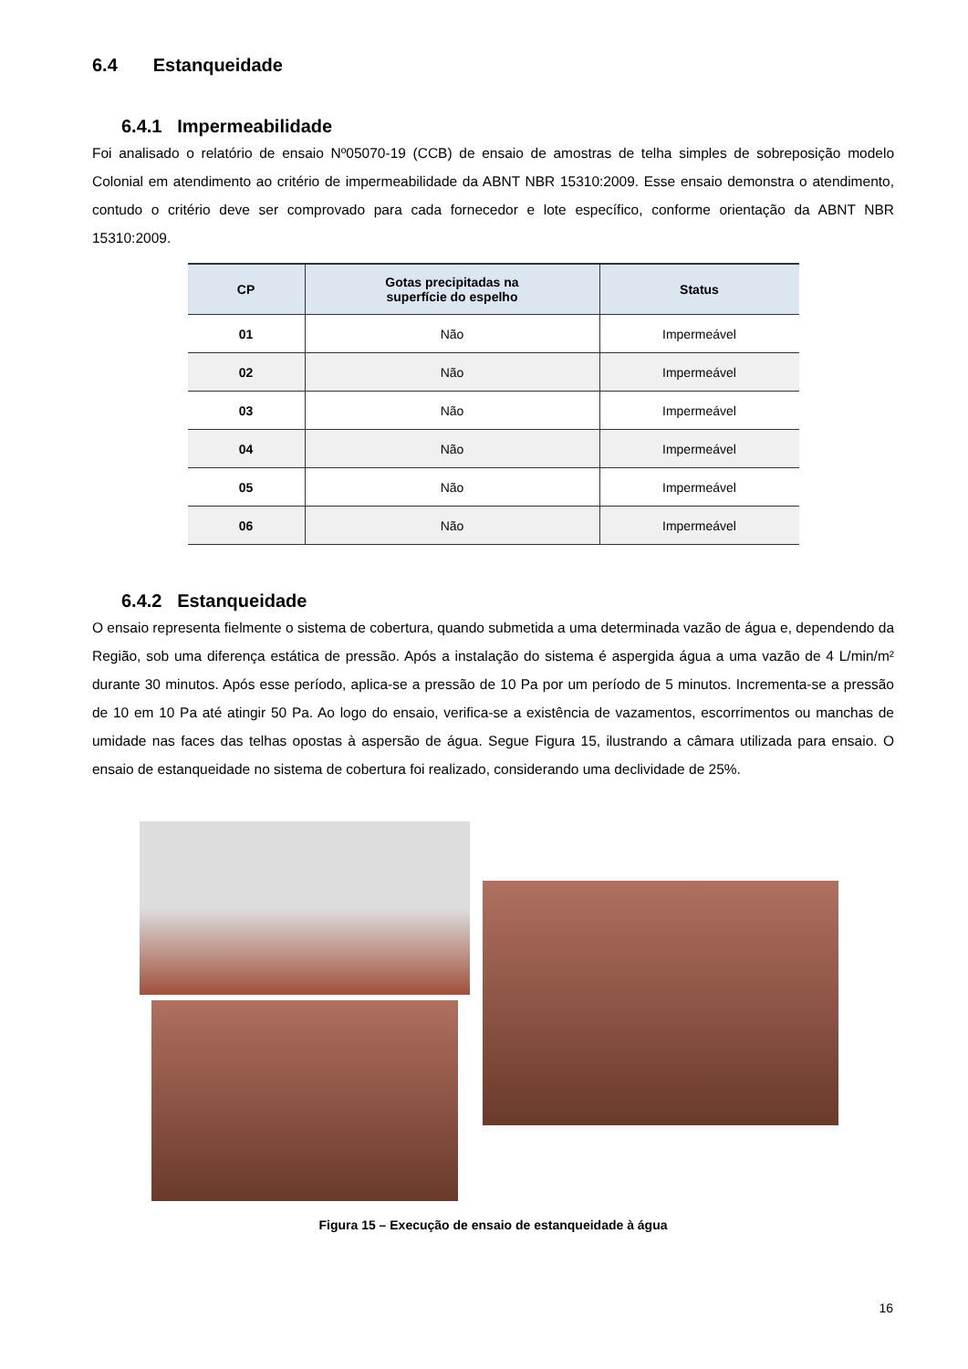6.4 Estanqueidade
6.4.1 Impermeabilidade
Foi analisado o relatório de ensaio Nº05070-19 (CCB) de ensaio de amostras de telha simples de sobreposição modelo Colonial em atendimento ao critério de impermeabilidade da ABNT NBR 15310:2009. Esse ensaio demonstra o atendimento, contudo o critério deve ser comprovado para cada fornecedor e lote específico, conforme orientação da ABNT NBR 15310:2009.
| CP | Gotas precipitadas na superfície do espelho | Status |
| --- | --- | --- |
| 01 | Não | Impermeável |
| 02 | Não | Impermeável |
| 03 | Não | Impermeável |
| 04 | Não | Impermeável |
| 05 | Não | Impermeável |
| 06 | Não | Impermeável |
6.4.2 Estanqueidade
O ensaio representa fielmente o sistema de cobertura, quando submetida a uma determinada vazão de água e, dependendo da Região, sob uma diferença estática de pressão. Após a instalação do sistema é aspergida água a uma vazão de 4 L/min/m² durante 30 minutos. Após esse período, aplica-se a pressão de 10 Pa por um período de 5 minutos. Incrementa-se a pressão de 10 em 10 Pa até atingir 50 Pa. Ao logo do ensaio, verifica-se a existência de vazamentos, escorrimentos ou manchas de umidade nas faces das telhas opostas à aspersão de água. Segue Figura 15, ilustrando a câmara utilizada para ensaio. O ensaio de estanqueidade no sistema de cobertura foi realizado, considerando uma declividade de 25%.
Figura 15 – Execução de ensaio de estanqueidade à água
16